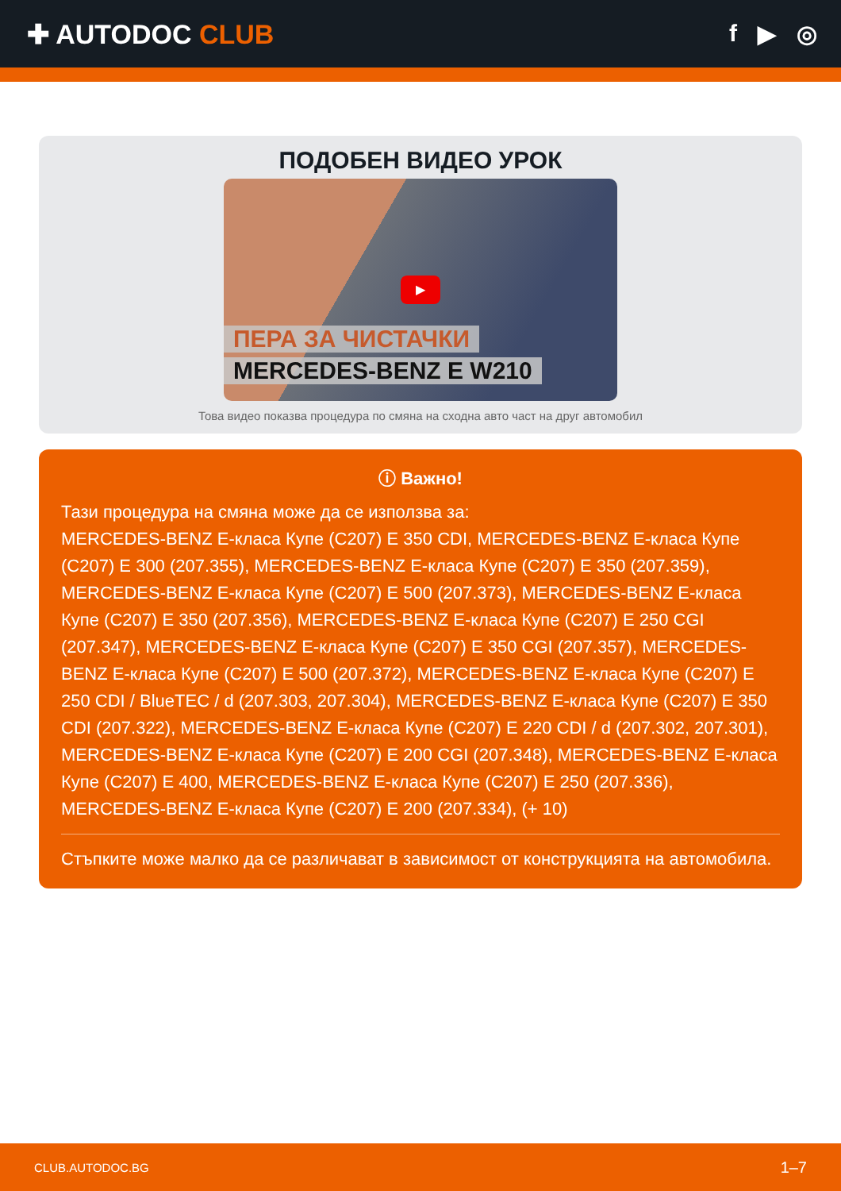✚ AUTODOC CLUB f ▶ ◎
ПОДОБЕН ВИДЕО УРОК
▶
ПЕРА ЗА ЧИСТАЧКИ
MERCEDES-BENZ E W210
Това видео показва процедура по смяна на сходна авто част на друг автомобил
ⓘ Важно!
Тази процедура на смяна може да се използва за:
MERCEDES-BENZ E-класа Купе (C207) E 350 CDI, MERCEDES-BENZ E-класа Купе (C207) E 300 (207.355), MERCEDES-BENZ E-класа Купе (C207) E 350 (207.359), MERCEDES-BENZ E-класа Купе (C207) E 500 (207.373), MERCEDES-BENZ E-класа Купе (C207) E 350 (207.356), MERCEDES-BENZ E-класа Купе (C207) E 250 CGI (207.347), MERCEDES-BENZ E-класа Купе (C207) E 350 CGI (207.357), MERCEDES-BENZ E-класа Купе (C207) E 500 (207.372), MERCEDES-BENZ E-класа Купе (C207) E 250 CDI / BlueTEC / d (207.303, 207.304), MERCEDES-BENZ E-класа Купе (C207) E 350 CDI (207.322), MERCEDES-BENZ E-класа Купе (C207) E 220 CDI / d (207.302, 207.301), MERCEDES-BENZ E-класа Купе (C207) E 200 CGI (207.348), MERCEDES-BENZ E-класа Купе (C207) E 400, MERCEDES-BENZ E-класа Купе (C207) E 250 (207.336), MERCEDES-BENZ E-класа Купе (C207) E 200 (207.334), (+ 10)
Стъпките може малко да се различават в зависимост от конструкцията на автомобила.
CLUB.AUTODOC.BG 1–7